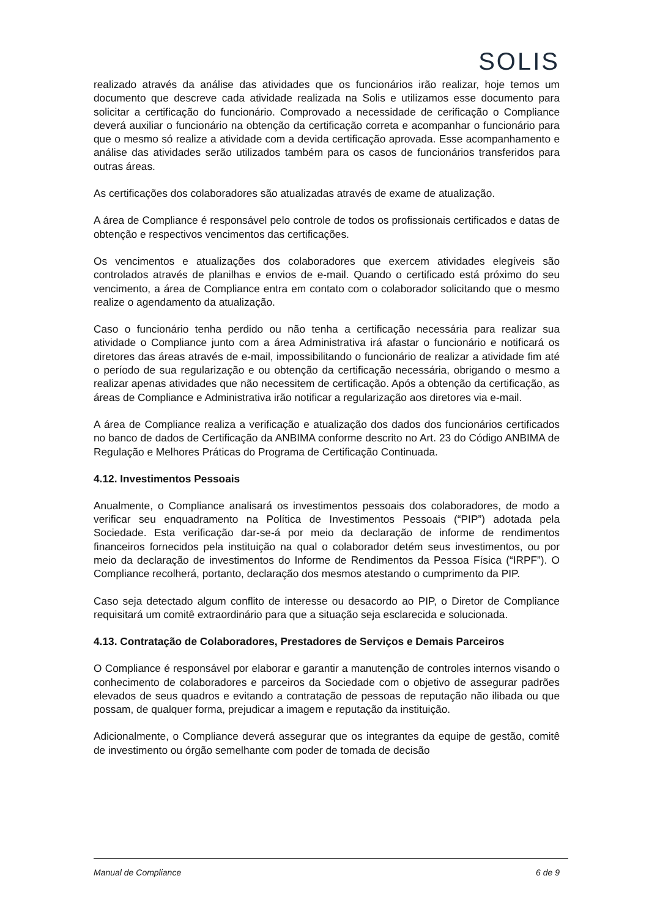SOLIS
realizado através da análise das atividades que os funcionários irão realizar, hoje temos um documento que descreve cada atividade realizada na Solis e utilizamos esse documento para solicitar a certificação do funcionário. Comprovado a necessidade de cerificação o Compliance deverá auxiliar o funcionário na obtenção da certificação correta e acompanhar o funcionário para que o mesmo só realize a atividade com a devida certificação aprovada. Esse acompanhamento e análise das atividades serão utilizados também para os casos de funcionários transferidos para outras áreas.
As certificações dos colaboradores são atualizadas através de exame de atualização.
A área de Compliance é responsável pelo controle de todos os profissionais certificados e datas de obtenção e respectivos vencimentos das certificações.
Os vencimentos e atualizações dos colaboradores que exercem atividades elegíveis são controlados através de planilhas e envios de e-mail. Quando o certificado está próximo do seu vencimento, a área de Compliance entra em contato com o colaborador solicitando que o mesmo realize o agendamento da atualização.
Caso o funcionário tenha perdido ou não tenha a certificação necessária para realizar sua atividade o Compliance junto com a área Administrativa irá afastar o funcionário e notificará os diretores das áreas através de e-mail, impossibilitando o funcionário de realizar a atividade fim até o período de sua regularização e ou obtenção da certificação necessária, obrigando o mesmo a realizar apenas atividades que não necessitem de certificação. Após a obtenção da certificação, as áreas de Compliance e Administrativa irão notificar a regularização aos diretores via e-mail.
A área de Compliance realiza a verificação e atualização dos dados dos funcionários certificados no banco de dados de Certificação da ANBIMA conforme descrito no Art. 23 do Código ANBIMA de Regulação e Melhores Práticas do Programa de Certificação Continuada.
4.12. Investimentos Pessoais
Anualmente, o Compliance analisará os investimentos pessoais dos colaboradores, de modo a verificar seu enquadramento na Política de Investimentos Pessoais (“PIP”) adotada pela Sociedade. Esta verificação dar-se-á por meio da declaração de informe de rendimentos financeiros fornecidos pela instituição na qual o colaborador detém seus investimentos, ou por meio da declaração de investimentos do Informe de Rendimentos da Pessoa Física (“IRPF”). O Compliance recolherá, portanto, declaração dos mesmos atestando o cumprimento da PIP.
Caso seja detectado algum conflito de interesse ou desacordo ao PIP, o Diretor de Compliance requisitará um comitê extraordinário para que a situação seja esclarecida e solucionada.
4.13. Contratação de Colaboradores, Prestadores de Serviços e Demais Parceiros
O Compliance é responsável por elaborar e garantir a manutenção de controles internos visando o conhecimento de colaboradores e parceiros da Sociedade com o objetivo de assegurar padrões elevados de seus quadros e evitando a contratação de pessoas de reputação não ilibada ou que possam, de qualquer forma, prejudicar a imagem e reputação da instituição.
Adicionalmente, o Compliance deverá assegurar que os integrantes da equipe de gestão, comitê de investimento ou órgão semelhante com poder de tomada de decisão
Manual de Compliance 6 de 9